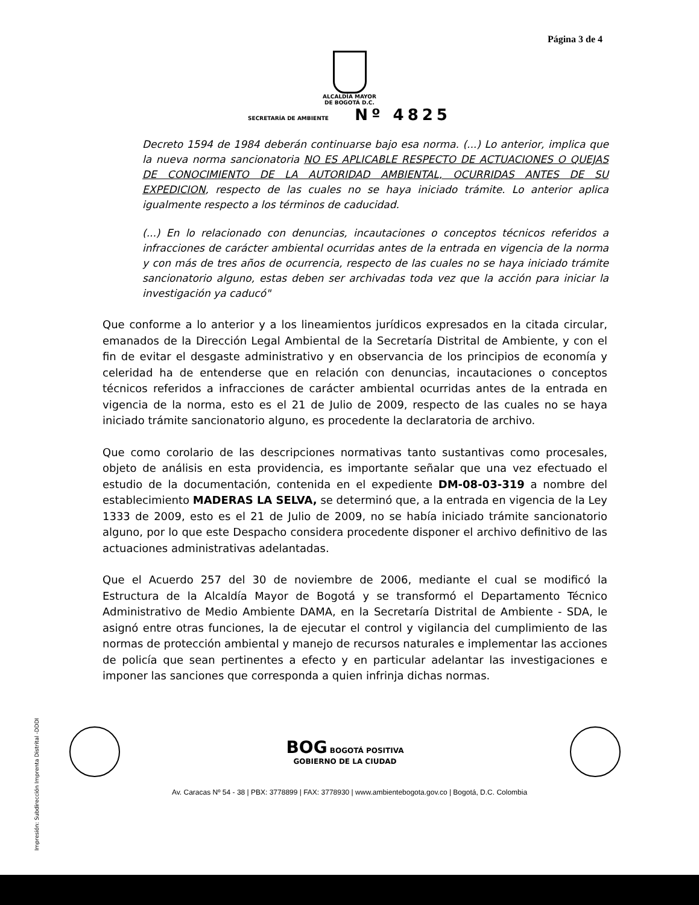Página 3 de 4
ALCALDÍA MAYOR
DE BOGOTÁ D.C.
SECRETARÍA DE AMBIENTE Nº 4825
Decreto 1594 de 1984 deberán continuarse bajo esa norma. (...) Lo anterior, implica que la nueva norma sancionatoria NO ES APLICABLE RESPECTO DE ACTUACIONES O QUEJAS DE CONOCIMIENTO DE LA AUTORIDAD AMBIENTAL, OCURRIDAS ANTES DE SU EXPEDICION, respecto de las cuales no se haya iniciado trámite. Lo anterior aplica igualmente respecto a los términos de caducidad.
(...) En lo relacionado con denuncias, incautaciones o conceptos técnicos referidos a infracciones de carácter ambiental ocurridas antes de la entrada en vigencia de la norma y con más de tres años de ocurrencia, respecto de las cuales no se haya iniciado trámite sancionatorio alguno, estas deben ser archivadas toda vez que la acción para iniciar la investigación ya caducó"
Que conforme a lo anterior y a los lineamientos jurídicos expresados en la citada circular, emanados de la Dirección Legal Ambiental de la Secretaría Distrital de Ambiente, y con el fin de evitar el desgaste administrativo y en observancia de los principios de economía y celeridad ha de entenderse que en relación con denuncias, incautaciones o conceptos técnicos referidos a infracciones de carácter ambiental ocurridas antes de la entrada en vigencia de la norma, esto es el 21 de Julio de 2009, respecto de las cuales no se haya iniciado trámite sancionatorio alguno, es procedente la declaratoria de archivo.
Que como corolario de las descripciones normativas tanto sustantivas como procesales, objeto de análisis en esta providencia, es importante señalar que una vez efectuado el estudio de la documentación, contenida en el expediente DM-08-03-319 a nombre del establecimiento MADERAS LA SELVA, se determinó que, a la entrada en vigencia de la Ley 1333 de 2009, esto es el 21 de Julio de 2009, no se había iniciado trámite sancionatorio alguno, por lo que este Despacho considera procedente disponer el archivo definitivo de las actuaciones administrativas adelantadas.
Que el Acuerdo 257 del 30 de noviembre de 2006, mediante el cual se modificó la Estructura de la Alcaldía Mayor de Bogotá y se transformó el Departamento Técnico Administrativo de Medio Ambiente DAMA, en la Secretaría Distrital de Ambiente - SDA, le asignó entre otras funciones, la de ejecutar el control y vigilancia del cumplimiento de las normas de protección ambiental y manejo de recursos naturales e implementar las acciones de policía que sean pertinentes a efecto y en particular adelantar las investigaciones e imponer las sanciones que corresponda a quien infrinja dichas normas.
BOG BOGOTÁ POSITIVA
GOBIERNO DE LA CIUDAD
Av. Caracas Nº 54 - 38 | PBX: 3778899 | FAX: 3778930 | www.ambientebogota.gov.co | Bogotá, D.C. Colombia
Impresión: Subdirección Imprenta Distrital -DDDI